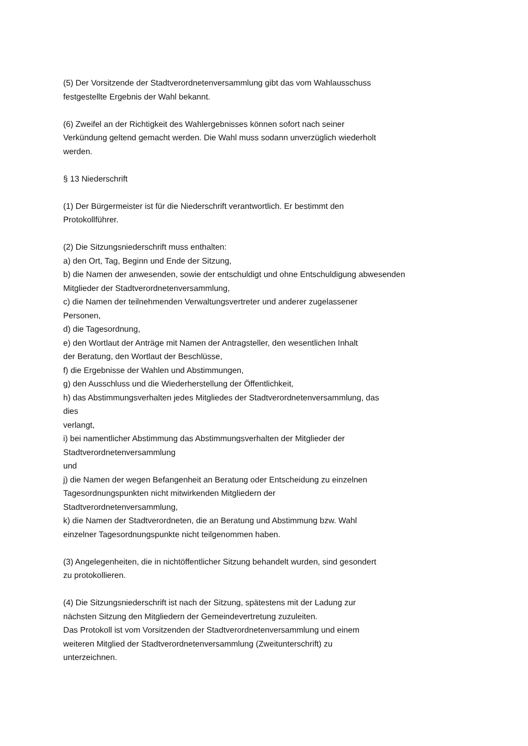(5) Der Vorsitzende der Stadtverordnetenversammlung gibt das vom Wahlausschuss
festgestellte Ergebnis der Wahl bekannt.
(6) Zweifel an der Richtigkeit des Wahlergebnisses können sofort nach seiner
Verkündung geltend gemacht werden. Die Wahl muss sodann unverzüglich wiederholt
werden.
§ 13 Niederschrift
(1) Der Bürgermeister ist für die Niederschrift verantwortlich. Er bestimmt den
Protokollführer.
(2) Die Sitzungsniederschrift muss enthalten:
a) den Ort, Tag, Beginn und Ende der Sitzung,
b) die Namen der anwesenden, sowie der entschuldigt und ohne Entschuldigung abwesenden
Mitglieder der Stadtverordnetenversammlung,
c) die Namen der teilnehmenden Verwaltungsvertreter und anderer zugelassener
Personen,
d) die Tagesordnung,
e) den Wortlaut der Anträge mit Namen der Antragsteller, den wesentlichen Inhalt
der Beratung, den Wortlaut der Beschlüsse,
f) die Ergebnisse der Wahlen und Abstimmungen,
g) den Ausschluss und die Wiederherstellung der Öffentlichkeit,
h) das Abstimmungsverhalten jedes Mitgliedes der Stadtverordnetenversammlung, das
dies
verlangt,
i) bei namentlicher Abstimmung das Abstimmungsverhalten der Mitglieder der
Stadtverordnetenversammlung
und
j) die Namen der wegen Befangenheit an Beratung oder Entscheidung zu einzelnen
Tagesordnungspunkten nicht mitwirkenden Mitgliedern der
Stadtverordnetenversammlung,
k) die Namen der Stadtverordneten, die an Beratung und Abstimmung bzw. Wahl
einzelner Tagesordnungspunkte nicht teilgenommen haben.
(3) Angelegenheiten, die in nichtöffentlicher Sitzung behandelt wurden, sind gesondert
zu protokollieren.
(4) Die Sitzungsniederschrift ist nach der Sitzung, spätestens mit der Ladung zur
nächsten Sitzung den Mitgliedern der Gemeindevertretung zuzuleiten.
Das Protokoll ist vom Vorsitzenden der Stadtverordnetenversammlung und einem
weiteren Mitglied der Stadtverordnetenversammlung (Zweitunterschrift) zu
unterzeichnen.